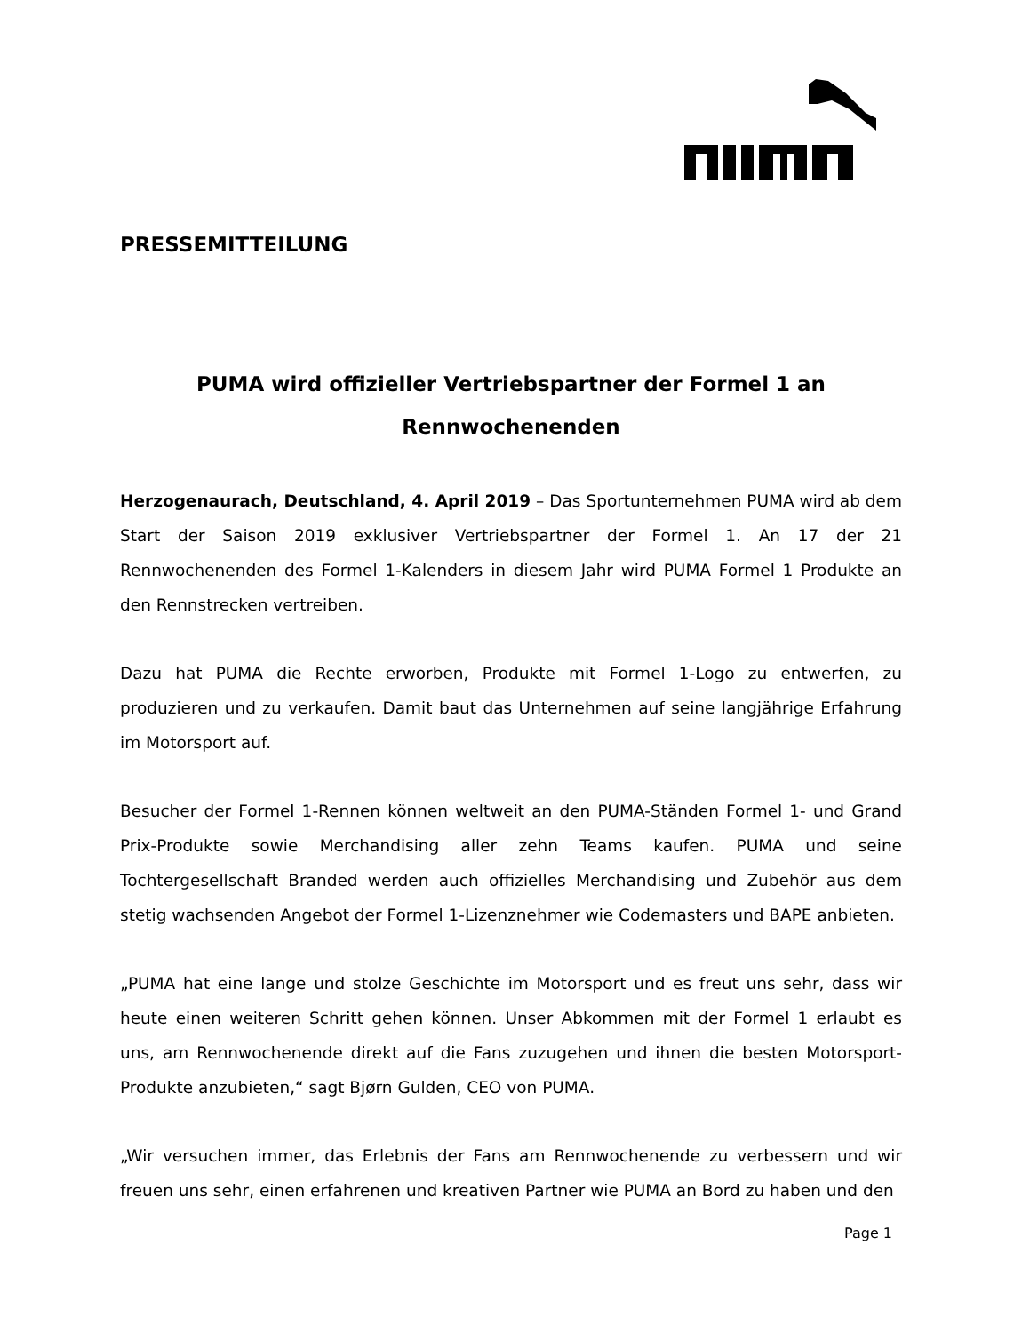PRESSEMITTEILUNG
PUMA wird offizieller Vertriebspartner der Formel 1 an Rennwochenenden
Herzogenaurach, Deutschland, 4. April 2019 – Das Sportunternehmen PUMA wird ab dem Start der Saison 2019 exklusiver Vertriebspartner der Formel 1. An 17 der 21 Rennwochenenden des Formel 1-Kalenders in diesem Jahr wird PUMA Formel 1 Produkte an den Rennstrecken vertreiben.
Dazu hat PUMA die Rechte erworben, Produkte mit Formel 1-Logo zu entwerfen, zu produzieren und zu verkaufen. Damit baut das Unternehmen auf seine langjährige Erfahrung im Motorsport auf.
Besucher der Formel 1-Rennen können weltweit an den PUMA-Ständen Formel 1- und Grand Prix-Produkte sowie Merchandising aller zehn Teams kaufen. PUMA und seine Tochtergesellschaft Branded werden auch offizielles Merchandising und Zubehör aus dem stetig wachsenden Angebot der Formel 1-Lizenznehmer wie Codemasters und BAPE anbieten.
„PUMA hat eine lange und stolze Geschichte im Motorsport und es freut uns sehr, dass wir heute einen weiteren Schritt gehen können. Unser Abkommen mit der Formel 1 erlaubt es uns, am Rennwochenende direkt auf die Fans zuzugehen und ihnen die besten Motorsport-Produkte anzubieten,“ sagt Bjørn Gulden, CEO von PUMA.
„Wir versuchen immer, das Erlebnis der Fans am Rennwochenende zu verbessern und wir freuen uns sehr, einen erfahrenen und kreativen Partner wie PUMA an Bord zu haben und den
Page 1